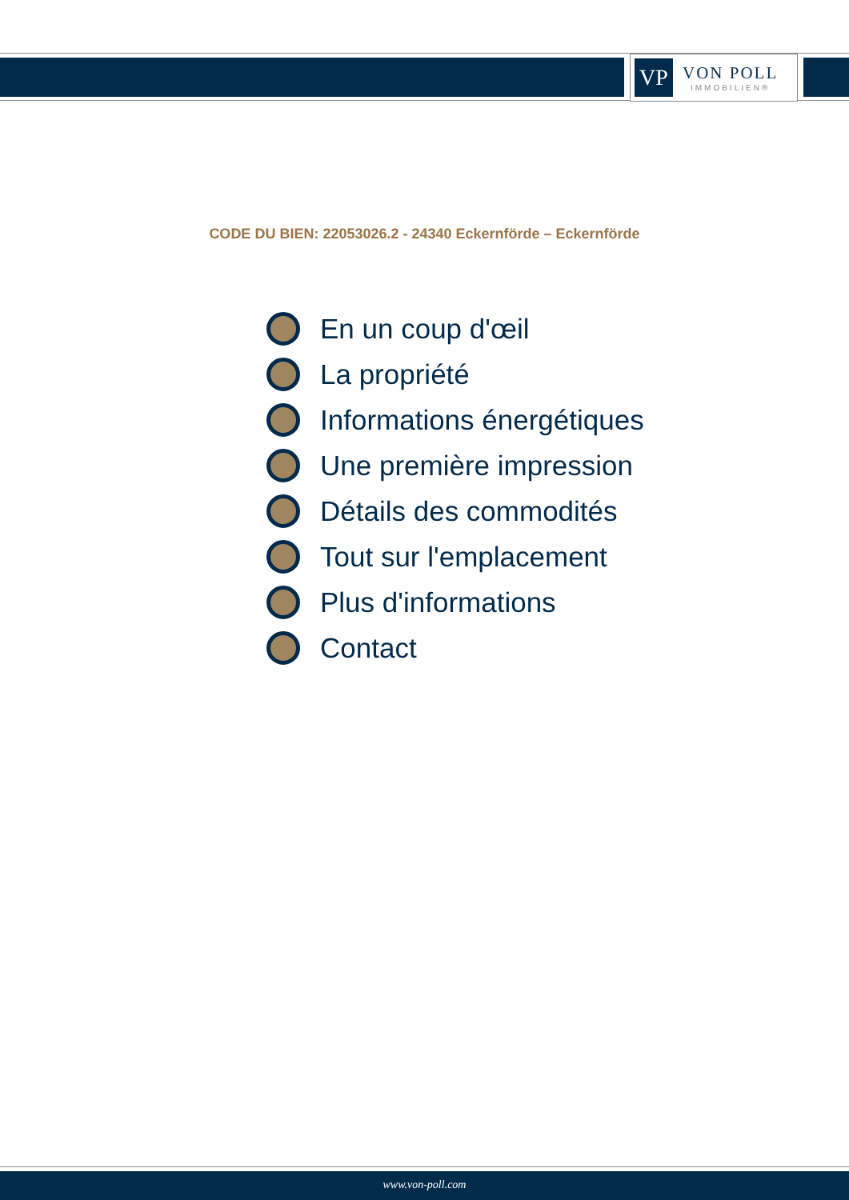VP
VON POLL
IMMOBILIEN®
CODE DU BIEN: 22053026.2 - 24340 Eckernförde – Eckernförde
En un coup d'œil
La propriété
Informations énergétiques
Une première impression
Détails des commodités
Tout sur l'emplacement
Plus d'informations
Contact
www.von-poll.com